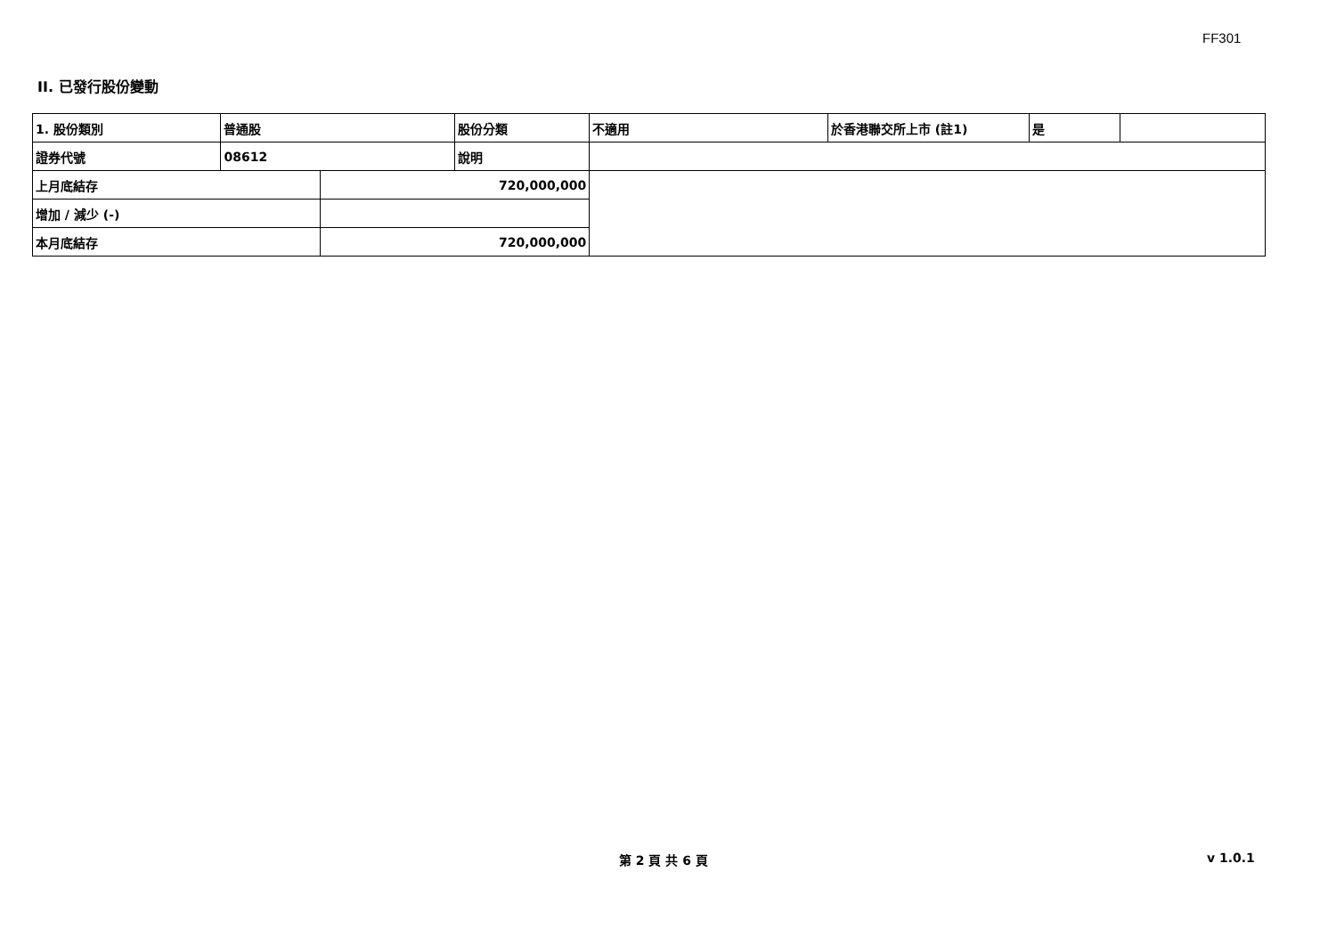FF301
II. 已發行股份變動
| 1. 股份類別 | 普通股 | | 股份分類 | 不適用 | 於香港聯交所上市 (註1) | 是 | |
| 證券代號 | 08612 | | 說明 | | | | |
| 上月底結存 | | 720,000,000 | | | | | |
| 增加 / 減少 (-) | | | | | | | |
| 本月底結存 | | 720,000,000 | | | | | |
第 2 頁 共 6 頁 v 1.0.1